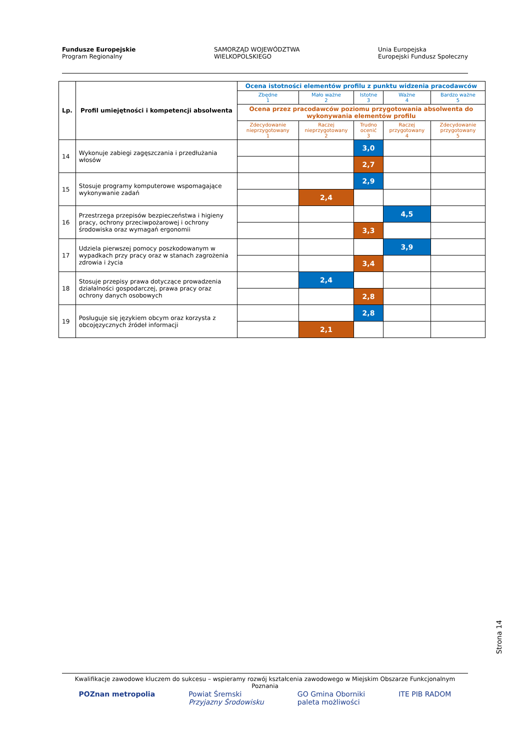Fundusze Europejskie
Program Regionalny
SAMORZĄD WOJEWÓDZTWA
WIELKOPOLSKIEGO
Unia Europejska
Europejski Fundusz Społeczny
| Lp. | Profil umiejętności i kompetencji absolwenta | Ocena istotności elementów profilu z punktu widzenia pracodawców | | | | |
| --- | --- | --- | --- | --- | --- | --- |
| | | Zbędne 1 | Mało ważne 2 | Istotne 3 | Ważne 4 | Bardzo ważne 5 |
| | | Ocena przez pracodawców poziomu przygotowania absolwenta do wykonywania elementów profilu | | | | |
| | | Zdecydowanie nieprzygotowany 1 | Raczej nieprzygotowany 2 | Trudno ocenić 3 | Raczej przygotowany 4 | Zdecydowanie przygotowany 5 |
| 14 | Wykonuje zabiegi zagęszczania i przedłużania włosów | | | 3,0 | | |
| | | | | 2,7 | | |
| 15 | Stosuje programy komputerowe wspomagające wykonywanie zadań | | | 2,9 | | |
| | | | 2,4 | | | |
| 16 | Przestrzega przepisów bezpieczeństwa i higieny pracy, ochrony przeciwpożarowej i ochrony środowiska oraz wymagań ergonomii | | | | 4,5 | |
| | | | | 3,3 | | |
| 17 | Udziela pierwszej pomocy poszkodowanym w wypadkach przy pracy oraz w stanach zagrożenia zdrowia i życia | | | | 3,9 | |
| | | | | 3,4 | | |
| 18 | Stosuje przepisy prawa dotyczące prowadzenia działalności gospodarczej, prawa pracy oraz ochrony danych osobowych | | 2,4 | | | |
| | | | | 2,8 | | |
| 19 | Posługuje się językiem obcym oraz korzysta z obcojęzycznych źródeł informacji | | | 2,8 | | |
| | | | 2,1 | | | |
Strona 14
Kwalifikacje zawodowe kluczem do sukcesu – wspieramy rozwój kształcenia zawodowego w Miejskim Obszarze Funkcjonalnym Poznania
POZnan metropolia Powiat Śremski
Przyjazny Środowisku
GO Gmina Oborniki
paleta możliwości
ITE PIB RADOM